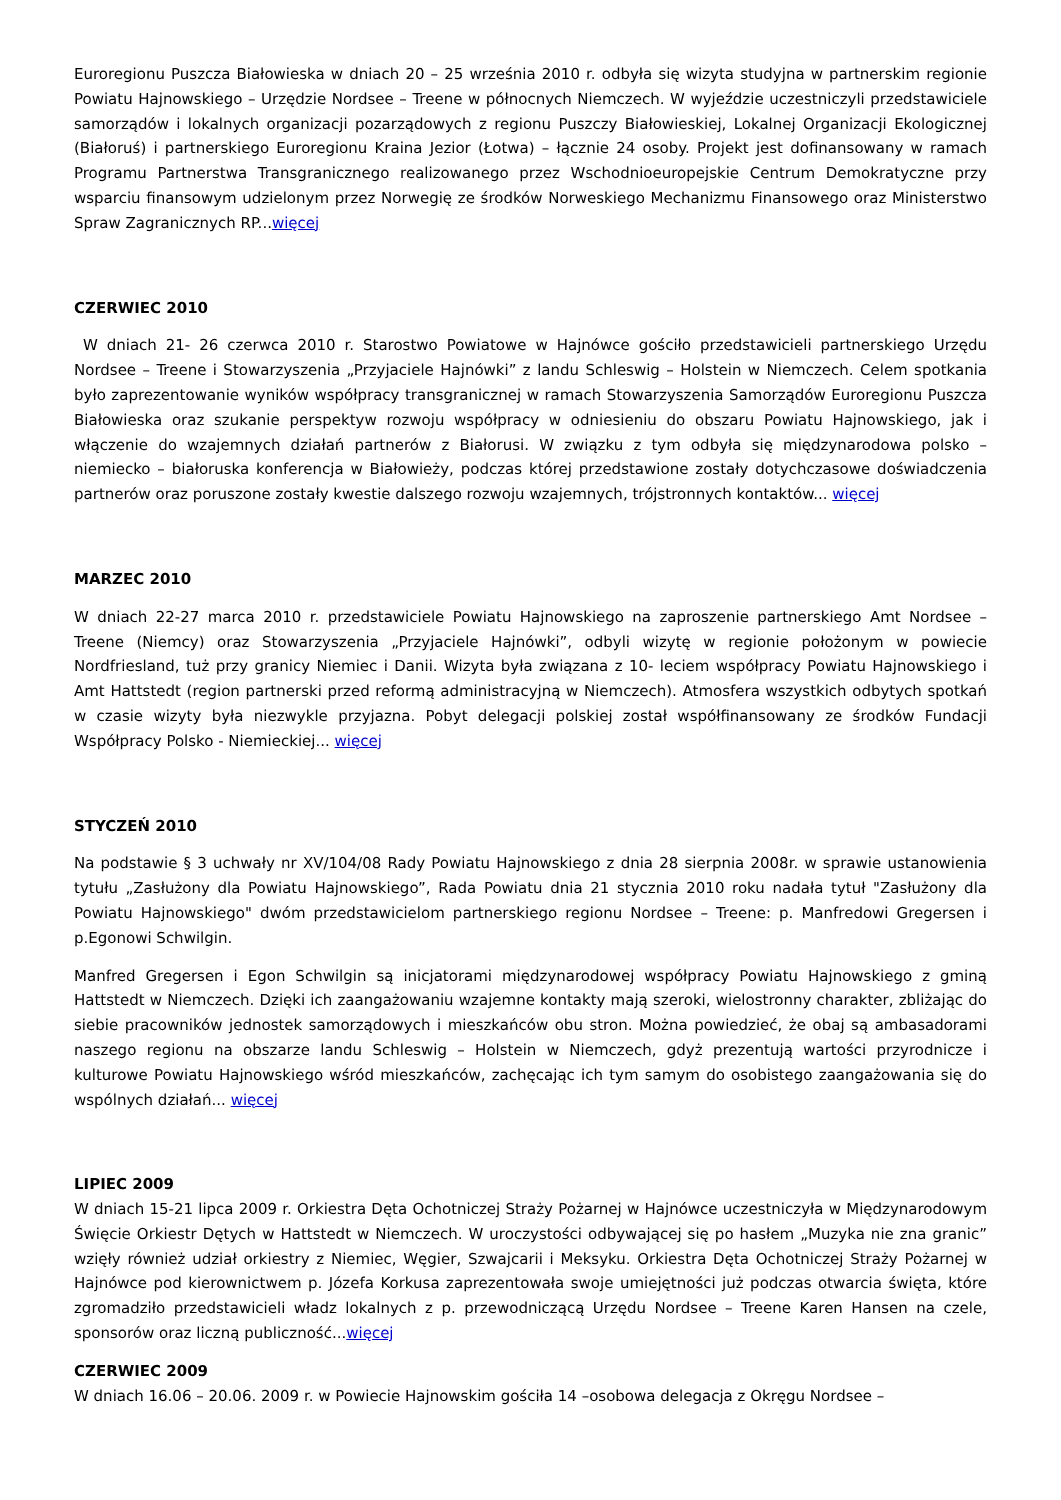Euroregionu Puszcza Białowieska w dniach 20 – 25 września 2010 r. odbyła się wizyta studyjna w partnerskim regionie Powiatu Hajnowskiego – Urzędzie Nordsee – Treene w północnych Niemczech. W wyjeździe uczestniczyli przedstawiciele samorządów i lokalnych organizacji pozarządowych z regionu Puszczy Białowieskiej, Lokalnej Organizacji Ekologicznej (Białoruś) i partnerskiego Euroregionu Kraina Jezior (Łotwa) – łącznie 24 osoby. Projekt jest dofinansowany w ramach Programu Partnerstwa Transgranicznego realizowanego przez Wschodnioeuropejskie Centrum Demokratyczne przy wsparciu finansowym udzielonym przez Norwegię ze środków Norweskiego Mechanizmu Finansowego oraz Ministerstwo Spraw Zagranicznych RP...więcej
CZERWIEC 2010
W dniach 21- 26 czerwca 2010 r. Starostwo Powiatowe w Hajnówce gościło przedstawicieli partnerskiego Urzędu Nordsee – Treene i Stowarzyszenia „Przyjaciele Hajnówki” z landu Schleswig – Holstein w Niemczech. Celem spotkania było zaprezentowanie wyników współpracy transgranicznej w ramach Stowarzyszenia Samorządów Euroregionu Puszcza Białowieska oraz szukanie perspektyw rozwoju współpracy w odniesieniu do obszaru Powiatu Hajnowskiego, jak i włączenie do wzajemnych działań partnerów z Białorusi. W związku z tym odbyła się międzynarodowa polsko – niemiecko – białoruska konferencja w Białowieży, podczas której przedstawione zostały dotychczasowe doświadczenia partnerów oraz poruszone zostały kwestie dalszego rozwoju wzajemnych, trójstronnych kontaktów... więcej
MARZEC 2010
W dniach 22-27 marca 2010 r. przedstawiciele Powiatu Hajnowskiego na zaproszenie partnerskiego Amt Nordsee – Treene (Niemcy) oraz Stowarzyszenia „Przyjaciele Hajnówki”, odbyli wizytę w regionie położonym w powiecie Nordfriesland, tuż przy granicy Niemiec i Danii. Wizyta była związana z 10- leciem współpracy Powiatu Hajnowskiego i Amt Hattstedt (region partnerski przed reformą administracyjną w Niemczech). Atmosfera wszystkich odbytych spotkań w czasie wizyty była niezwykle przyjazna. Pobyt delegacji polskiej został współfinansowany ze środków Fundacji Współpracy Polsko - Niemieckiej... więcej
STYCZEŃ 2010
Na podstawie § 3 uchwały nr XV/104/08 Rady Powiatu Hajnowskiego z dnia 28 sierpnia 2008r. w sprawie ustanowienia tytułu „Zasłużony dla Powiatu Hajnowskiego”, Rada Powiatu dnia 21 stycznia 2010 roku nadała tytuł "Zasłużony dla Powiatu Hajnowskiego" dwóm przedstawicielom partnerskiego regionu Nordsee – Treene: p. Manfredowi Gregersen i p.Egonowi Schwilgin.
Manfred Gregersen i Egon Schwilgin są inicjatorami międzynarodowej współpracy Powiatu Hajnowskiego z gminą Hattstedt w Niemczech. Dzięki ich zaangażowaniu wzajemne kontakty mają szeroki, wielostronny charakter, zbliżając do siebie pracowników jednostek samorządowych i mieszkańców obu stron. Można powiedzieć, że obaj są ambasadorami naszego regionu na obszarze landu Schleswig – Holstein w Niemczech, gdyż prezentują wartości przyrodnicze i kulturowe Powiatu Hajnowskiego wśród mieszkańców, zachęcając ich tym samym do osobistego zaangażowania się do wspólnych działań... więcej
LIPIEC 2009
W dniach 15-21 lipca 2009 r. Orkiestra Dęta Ochotniczej Straży Pożarnej w Hajnówce uczestniczyła w Międzynarodowym Święcie Orkiestr Dętych w Hattstedt w Niemczech. W uroczystości odbywającej się po hasłem „Muzyka nie zna granic” wzięły również udział orkiestry z Niemiec, Węgier, Szwajcarii i Meksyku. Orkiestra Dęta Ochotniczej Straży Pożarnej w Hajnówce pod kierownictwem p. Józefa Korkusa zaprezentowała swoje umiejętności już podczas otwarcia święta, które zgromadziło przedstawicieli władz lokalnych z p. przewodniczącą Urzędu Nordsee – Treene Karen Hansen na czele, sponsorów oraz liczną publiczność...więcej
CZERWIEC 2009
W dniach 16.06 – 20.06. 2009 r. w Powiecie Hajnowskim gościła 14 –osobowa delegacja z Okręgu Nordsee –